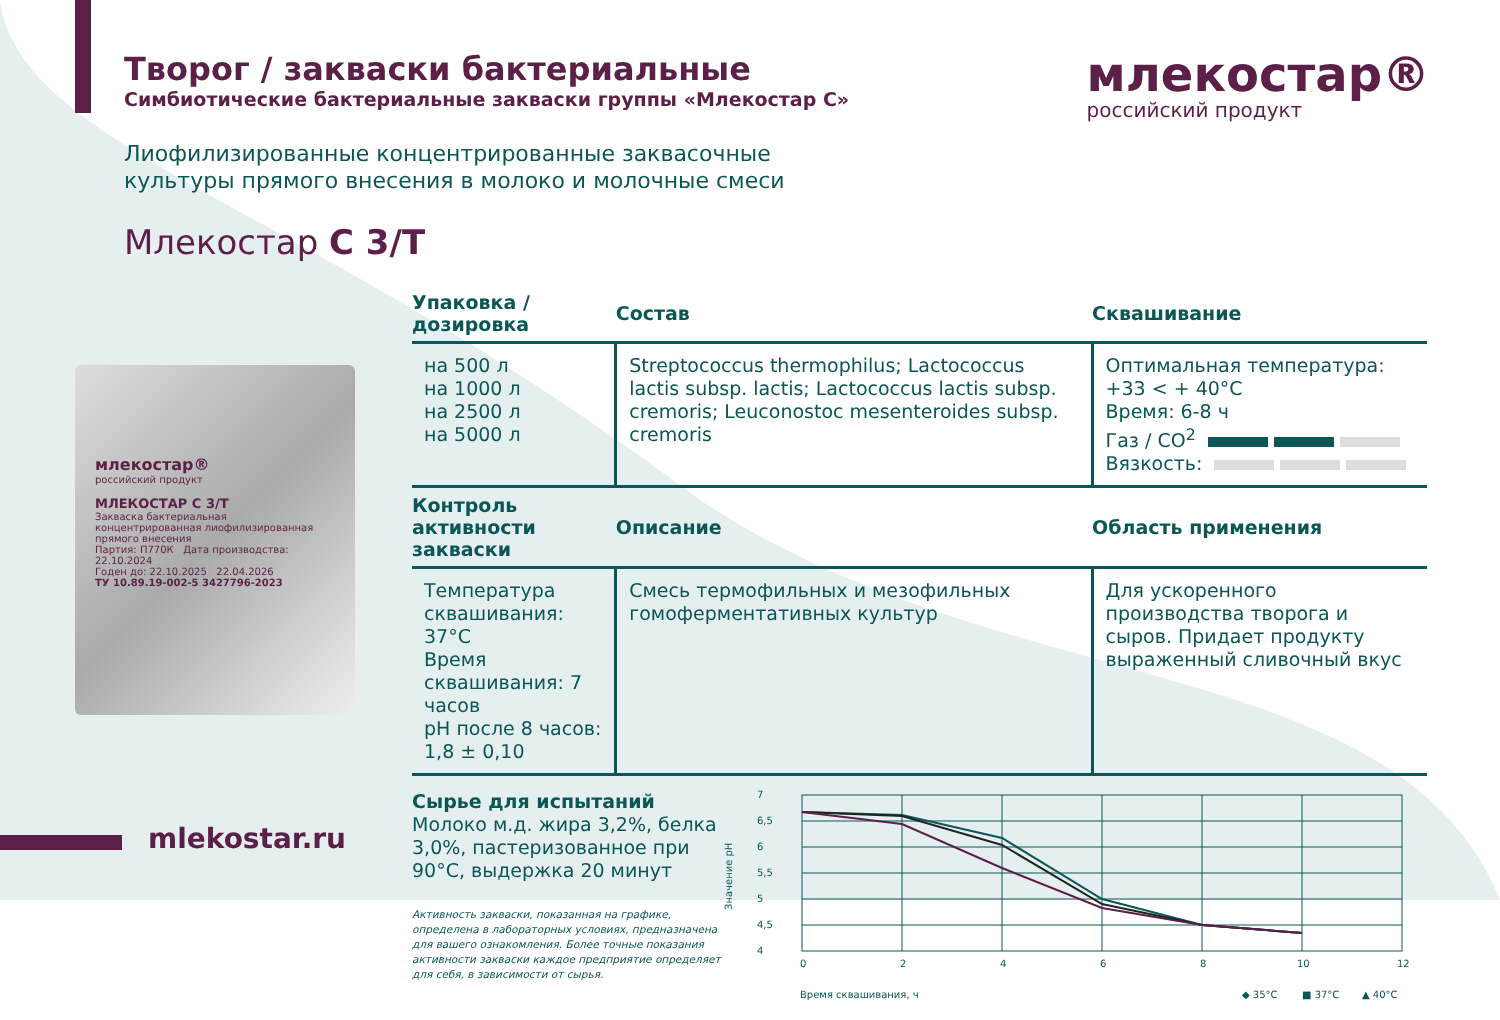млекостар®
российский продукт
Творог / закваски бактериальные
Симбиотические бактериальные закваски группы «Млекостар С»
Лиофилизированные концентрированные заквасочные культуры прямого внесения в молоко и молочные смеси
Млекостар С 3/Т
млекостар®
российский продукт
МЛЕКОСТАР С 3/Т
Закваска бактериальная концентрированная лиофилизированная прямого внесения
Партия: П770К Дата производства: 22.10.2024
Годен до: 22.10.2025 22.04.2026
ТУ 10.89.19-002-5 3427796-2023
| Упаковка / дозировка | Состав | Сквашивание |
| --- | --- | --- |
| на 500 л на 1000 л на 2500 л на 5000 л | Streptococcus thermophilus; Lactococcus lactis subsp. lactis; Lactococcus lactis subsp. cremoris; Leuconostoc mesenteroides subsp. cremoris | Оптимальная температура: +33 < + 40°C Время: 6-8 ч Газ / CO<sup>2</sup> Вязкость: |
| Контроль активности закваски | Описание | Область применения |
| Температура сквашивания: 37°C Время сквашивания: 7 часов pH после 8 часов: 1,8 ± 0,10 | Смесь термофильных и мезофильных гомоферментативных культур | Для ускоренного производства творога и сыров. Придает продукту выраженный сливочный вкус |
Сырье для испытаний
Молоко м.д. жира 3,2%, белка 3,0%, пастеризованное при 90°C, выдержка 20 минут
Активность закваски, показанная на графике, определена в лабораторных условиях, предназначена для вашего ознакомления. Более точные показания активности закваски каждое предприятие определяет для себя, в зависимости от сырья.
Значение pH
7
6,5
6
5,5
5
4,5
4
0
2
4
6
8
10
12
Время сквашивания, ч
◆ 35°C
■ 37°C
▲ 40°C
mlekostar.ru